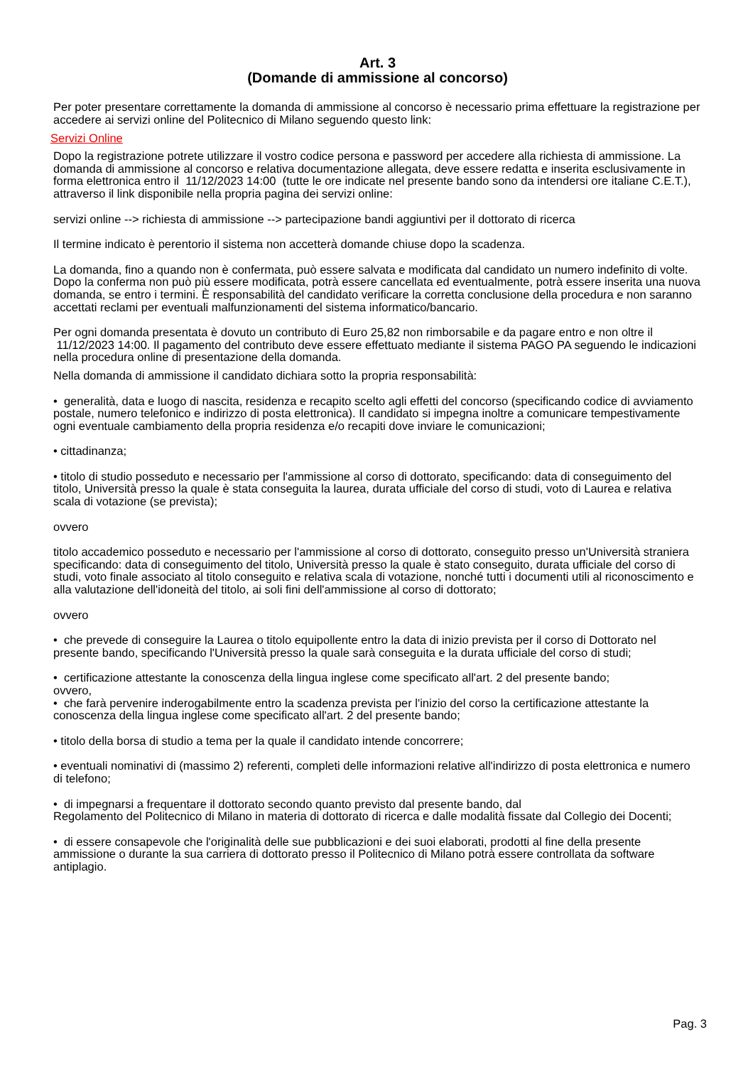Art. 3
(Domande di ammissione al concorso)
Per poter presentare correttamente la domanda di ammissione al concorso è necessario prima effettuare la registrazione per accedere ai servizi online del Politecnico di Milano seguendo questo link:
Servizi Online
Dopo la registrazione potrete utilizzare il vostro codice persona e password per accedere alla richiesta di ammissione. La domanda di ammissione al concorso e relativa documentazione allegata, deve essere redatta e inserita esclusivamente in forma elettronica entro il 11/12/2023 14:00 (tutte le ore indicate nel presente bando sono da intendersi ore italiane C.E.T.), attraverso il link disponibile nella propria pagina dei servizi online:
servizi online --> richiesta di ammissione --> partecipazione bandi aggiuntivi per il dottorato di ricerca
Il termine indicato è perentorio il sistema non accetterà domande chiuse dopo la scadenza.
La domanda, fino a quando non è confermata, può essere salvata e modificata dal candidato un numero indefinito di volte. Dopo la conferma non può più essere modificata, potrà essere cancellata ed eventualmente, potrà essere inserita una nuova domanda, se entro i termini. È responsabilità del candidato verificare la corretta conclusione della procedura e non saranno accettati reclami per eventuali malfunzionamenti del sistema informatico/bancario.
Per ogni domanda presentata è dovuto un contributo di Euro 25,82 non rimborsabile e da pagare entro e non oltre il 11/12/2023 14:00. Il pagamento del contributo deve essere effettuato mediante il sistema PAGO PA seguendo le indicazioni nella procedura online di presentazione della domanda.
Nella domanda di ammissione il candidato dichiara sotto la propria responsabilità:
• generalità, data e luogo di nascita, residenza e recapito scelto agli effetti del concorso (specificando codice di avviamento postale, numero telefonico e indirizzo di posta elettronica). Il candidato si impegna inoltre a comunicare tempestivamente ogni eventuale cambiamento della propria residenza e/o recapiti dove inviare le comunicazioni;
• cittadinanza;
• titolo di studio posseduto e necessario per l'ammissione al corso di dottorato, specificando: data di conseguimento del titolo, Università presso la quale è stata conseguita la laurea, durata ufficiale del corso di studi, voto di Laurea e relativa scala di votazione (se prevista);
ovvero
titolo accademico posseduto e necessario per l'ammissione al corso di dottorato, conseguito presso un'Università straniera specificando: data di conseguimento del titolo, Università presso la quale è stato conseguito, durata ufficiale del corso di studi, voto finale associato al titolo conseguito e relativa scala di votazione, nonché tutti i documenti utili al riconoscimento e alla valutazione dell'idoneità del titolo, ai soli fini dell'ammissione al corso di dottorato;
ovvero
• che prevede di conseguire la Laurea o titolo equipollente entro la data di inizio prevista per il corso di Dottorato nel presente bando, specificando l'Università presso la quale sarà conseguita e la durata ufficiale del corso di studi;
• certificazione attestante la conoscenza della lingua inglese come specificato all'art. 2 del presente bando;
ovvero,
• che farà pervenire inderogabilmente entro la scadenza prevista per l'inizio del corso la certificazione attestante la conoscenza della lingua inglese come specificato all'art. 2 del presente bando;
• titolo della borsa di studio a tema per la quale il candidato intende concorrere;
• eventuali nominativi di (massimo 2) referenti, completi delle informazioni relative all'indirizzo di posta elettronica e numero di telefono;
• di impegnarsi a frequentare il dottorato secondo quanto previsto dal presente bando, dal
Regolamento del Politecnico di Milano in materia di dottorato di ricerca e dalle modalità fissate dal Collegio dei Docenti;
• di essere consapevole che l'originalità delle sue pubblicazioni e dei suoi elaborati, prodotti al fine della presente ammissione o durante la sua carriera di dottorato presso il Politecnico di Milano potrà essere controllata da software antiplagio.
Pag. 3